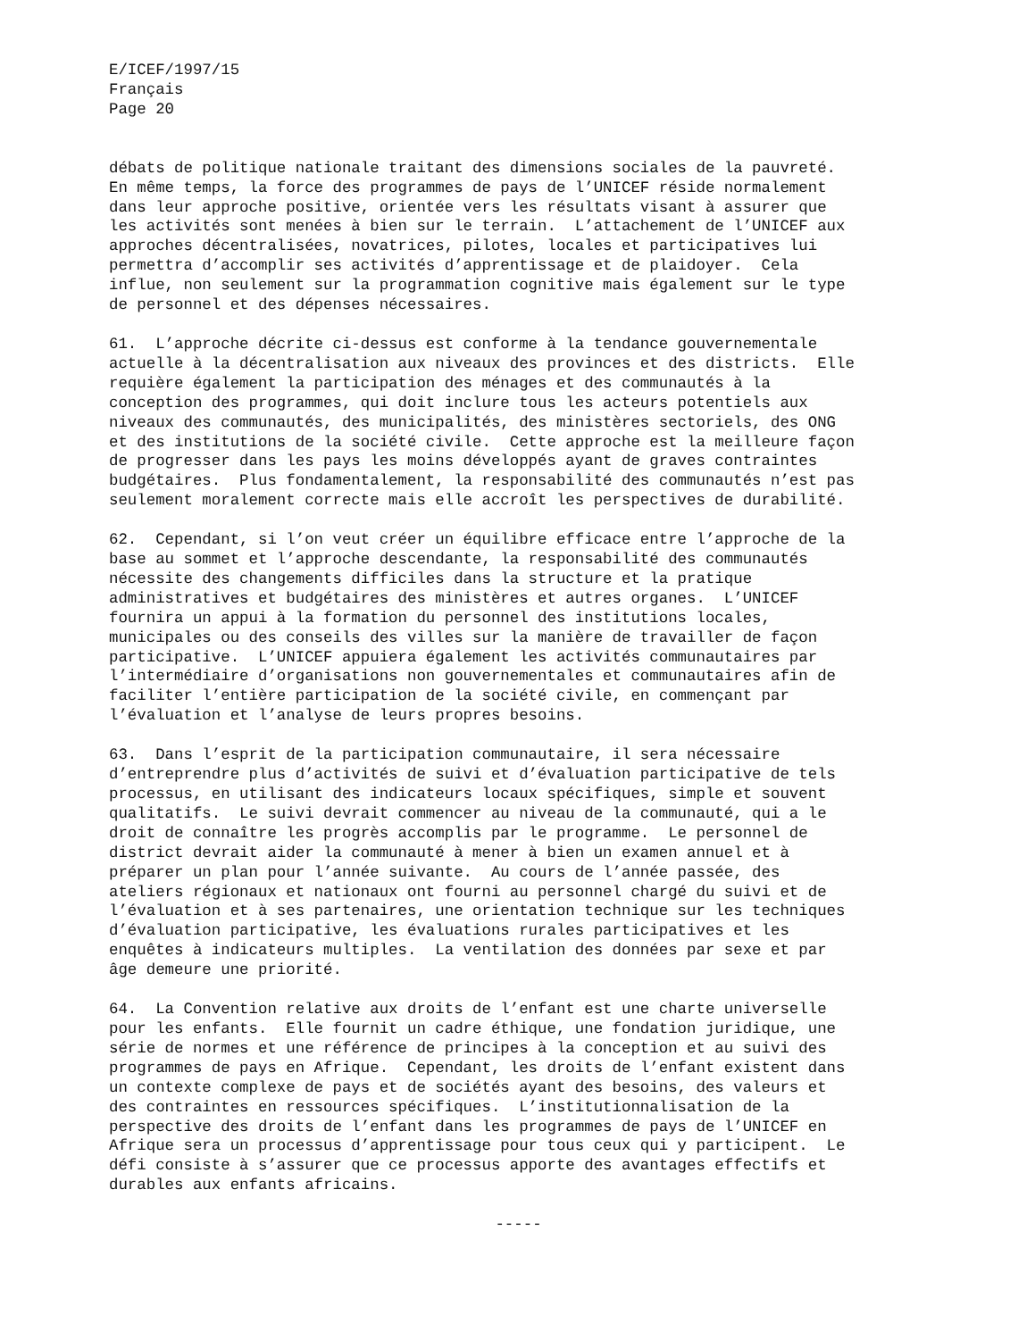E/ICEF/1997/15
Français
Page 20
débats de politique nationale traitant des dimensions sociales de la pauvreté. En même temps, la force des programmes de pays de l’UNICEF réside normalement dans leur approche positive, orientée vers les résultats visant à assurer que les activités sont menées à bien sur le terrain. L’attachement de l’UNICEF aux approches décentralisées, novatrices, pilotes, locales et participatives lui permettra d’accomplir ses activités d’apprentissage et de plaidoyer. Cela influe, non seulement sur la programmation cognitive mais également sur le type de personnel et des dépenses nécessaires.
61. L’approche décrite ci-dessus est conforme à la tendance gouvernementale actuelle à la décentralisation aux niveaux des provinces et des districts. Elle requière également la participation des ménages et des communautés à la conception des programmes, qui doit inclure tous les acteurs potentiels aux niveaux des communautés, des municipalités, des ministères sectoriels, des ONG et des institutions de la société civile. Cette approche est la meilleure façon de progresser dans les pays les moins développés ayant de graves contraintes budgétaires. Plus fondamentalement, la responsabilité des communautés n’est pas seulement moralement correcte mais elle accroît les perspectives de durabilité.
62. Cependant, si l’on veut créer un équilibre efficace entre l’approche de la base au sommet et l’approche descendante, la responsabilité des communautés nécessite des changements difficiles dans la structure et la pratique administratives et budgétaires des ministères et autres organes. L’UNICEF fournira un appui à la formation du personnel des institutions locales, municipales ou des conseils des villes sur la manière de travailler de façon participative. L’UNICEF appuiera également les activités communautaires par l’intermédiaire d’organisations non gouvernementales et communautaires afin de faciliter l’entière participation de la société civile, en commençant par l’évaluation et l’analyse de leurs propres besoins.
63. Dans l’esprit de la participation communautaire, il sera nécessaire d’entreprendre plus d’activités de suivi et d’évaluation participative de tels processus, en utilisant des indicateurs locaux spécifiques, simple et souvent qualitatifs. Le suivi devrait commencer au niveau de la communauté, qui a le droit de connaître les progrès accomplis par le programme. Le personnel de district devrait aider la communauté à mener à bien un examen annuel et à préparer un plan pour l’année suivante. Au cours de l’année passée, des ateliers régionaux et nationaux ont fourni au personnel chargé du suivi et de l’évaluation et à ses partenaires, une orientation technique sur les techniques d’évaluation participative, les évaluations rurales participatives et les enquêtes à indicateurs multiples. La ventilation des données par sexe et par âge demeure une priorité.
64. La Convention relative aux droits de l’enfant est une charte universelle pour les enfants. Elle fournit un cadre éthique, une fondation juridique, une série de normes et une référence de principes à la conception et au suivi des programmes de pays en Afrique. Cependant, les droits de l’enfant existent dans un contexte complexe de pays et de sociétés ayant des besoins, des valeurs et des contraintes en ressources spécifiques. L’institutionnalisation de la perspective des droits de l’enfant dans les programmes de pays de l’UNICEF en Afrique sera un processus d’apprentissage pour tous ceux qui y participent. Le défi consiste à s’assurer que ce processus apporte des avantages effectifs et durables aux enfants africains.
-----